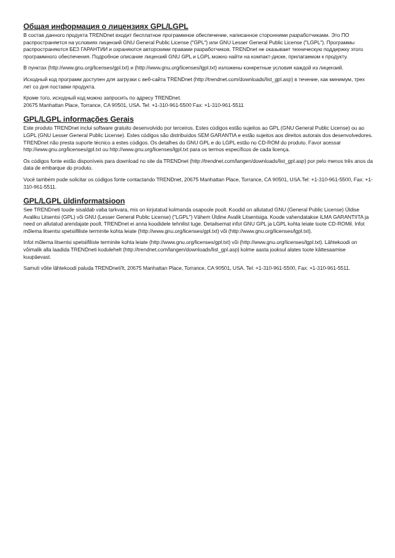Общая информация о лицензиях GPL/LGPL
В состав данного продукта TRENDnet входит бесплатное программное обеспечение, написанное сторонними разработчиками. Это ПО распространяется на условиях лицензий GNU General Public License ("GPL") или GNU Lesser General Public License ("LGPL"). Программы распространяются БЕЗ ГАРАНТИИ и охраняются авторскими правами разработчиков. TRENDnet не оказывает техническую поддержку этого программного обеспечения. Подробное описание лицензий GNU GPL и LGPL можно найти на компакт-диске, прилагаемом к продукту.
В пунктах (http://www.gnu.org/licenses/gpl.txt) и (http://www.gnu.org/licenses/lgpl.txt) изложены конкретные условия каждой из лицензий.
Исходный код программ доступен для загрузки с веб-сайта TRENDnet (http://trendnet.com/downloads/list_gpl.asp) в течение, как минимум, трех лет со дня поставки продукта.
Кроме того, исходный код можно запросить по адресу TRENDnet.
20675 Manhattan Place, Torrance, CA 90501, USA. Tel: +1-310-961-5500 Fax: +1-310-961-5511
GPL/LGPL informações Gerais
Este produto TRENDnet inclui software gratuito desenvolvido por terceiros. Estes códigos estão sujeitos ao GPL (GNU General Public License) ou ao LGPL (GNU Lesser General Public License). Estes códigos são distribuídos SEM GARANTIA e estão sujeitos aos direitos autorais dos desenvolvedores. TRENDnet não presta suporte técnico a estes códigos. Os detalhes do GNU GPL e do LGPL estão no CD-ROM do produto. Favor acessar http://www.gnu.org/licenses/gpl.txt ou http://www.gnu.org/licenses/lgpl.txt para os termos específicos de cada licença.
Os códigos fonte estão disponíveis para download no site da TRENDnet (http://trendnet.com/langen/downloads/list_gpl.asp) por pelo menos três anos da data de embarque do produto.
Você também pode solicitar os códigos fonte contactando TRENDnet, 20675 Manhattan Place, Torrance, CA 90501, USA.Tel: +1-310-961-5500, Fax: +1-310-961-5511.
GPL/LGPL üldinformatsioon
See TRENDneti toode sisaldab vaba tarkvara, mis on kirjutatud kolmanda osapoole poolt. Koodid on allutatud GNU (General Public License) Üldise Avaliku Litsentsi (GPL) või GNU (Lesser General Public License) ("LGPL") Vähem Üldine Avalik Litsentsiga. Koode vahendatakse ILMA GARANTIITA ja need on allutatud arendajate poolt. TRENDnet ei anna koodidele tehnilist tuge. Detailsemat infot GNU GPL ja LGPL kohta leiate toote CD-ROMil. Infot mõlema litsentsi spetsiifiliste terminite kohta leiate (http://www.gnu.org/licenses/gpl.txt) või (http://www.gnu.org/licenses/lgpl.txt).
Infot mõlema litsentsi spetsiifiliste terminite kohta leiate (http://www.gnu.org/licenses/gpl.txt) või (http://www.gnu.org/licenses/lgpl.txt). Lähtekoodi on võimalik alla laadida TRENDneti kodulehelt (http://trendnet.com/langen/downloads/list_gpl.asp) kolme aasta jooksul alates toote kättesaamise kuupäevast.
Samuti võite lähtekoodi paluda TRENDneti'lt, 20675 Manhattan Place, Torrance, CA 90501, USA. Tel: +1-310-961-5500, Fax: +1-310-961-5511.